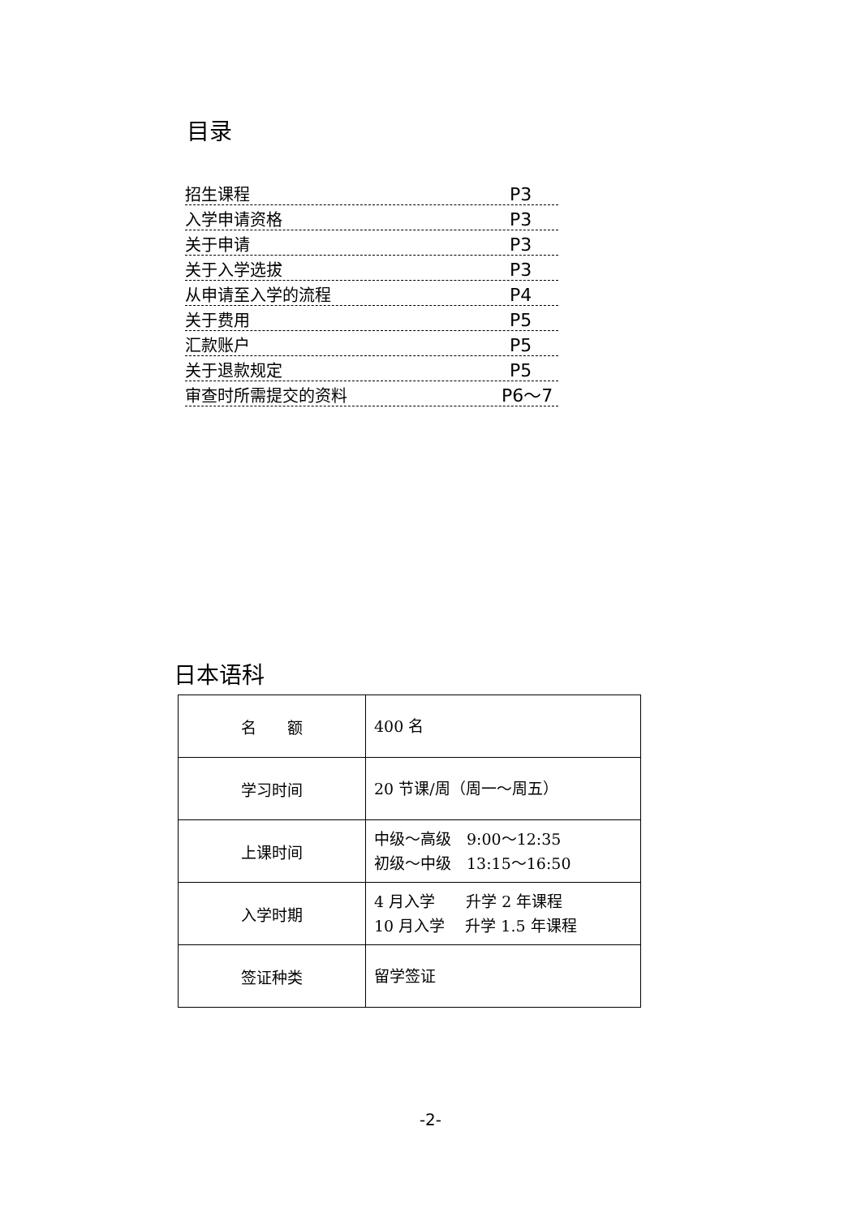目录
招生课程 P3
入学申请资格 P3
关于申请 P3
关于入学选拔 P3
从申请至入学的流程 P4
关于费用 P5
汇款账户 P5
关于退款规定 P5
审查时所需提交的资料 P6～7
日本语科
| 名 额 | 400 名 |
| 学习时间 | 20 节课/周（周一～周五） |
| 上课时间 | 中级～高级 9:00～12:35 初级～中级 13:15～16:50 |
| 入学时期 | 4 月入学 升学 2 年课程 10 月入学 升学 1.5 年课程 |
| 签证种类 | 留学签证 |
-2-